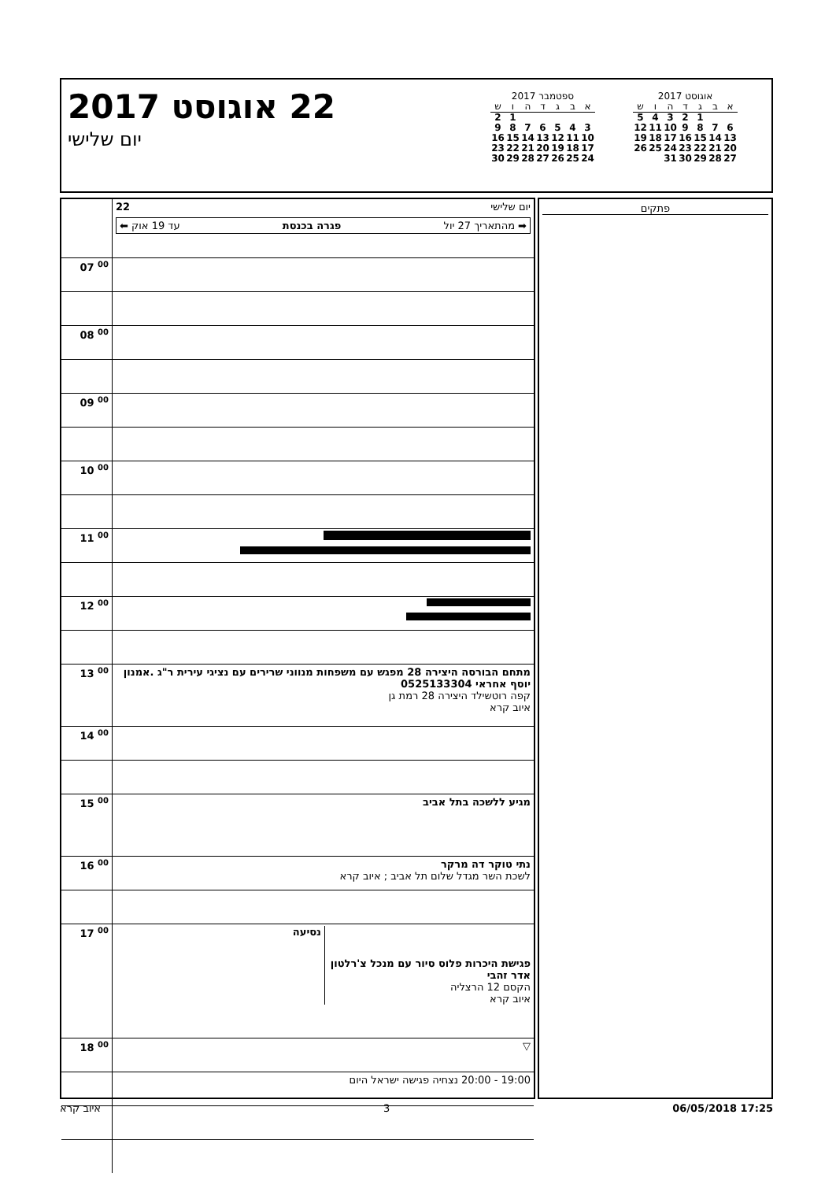22 אוגוסט 2017
יום שלישי
ספטמבר 2017
| א | ב | ג | ד | ה | ו | ש |
| --- | --- | --- | --- | --- | --- | --- |
| | | | | | 1 | 2 |
| 3 | 4 | 5 | 6 | 7 | 8 | 9 |
| 10 | 11 | 12 | 13 | 14 | 15 | 16 |
| 17 | 18 | 19 | 20 | 21 | 22 | 23 |
| 24 | 25 | 26 | 27 | 28 | 29 | 30 |
אוגוסט 2017
| א | ב | ג | ד | ה | ו | ש |
| --- | --- | --- | --- | --- | --- | --- |
| | | 1 | 2 | 3 | 4 | 5 |
| 6 | 7 | 8 | 9 | 10 | 11 | 12 |
| 13 | 14 | 15 | 16 | 17 | 18 | 19 |
| 20 | 21 | 22 | 23 | 24 | 25 | 26 |
| 27 | 28 | 29 | 30 | 31 | | |
| | יום שלישי 22 ➡ מהתאריך 27 יול פגרה בכנסת עד 19 אוק ⬅ |
| 07 <sup>00</sup> | |
| 08 <sup>00</sup> | |
| 09 <sup>00</sup> | |
| 10 <sup>00</sup> | |
| 11 <sup>00</sup> | |
| 12 <sup>00</sup> | |
| 13 <sup>00</sup> | מתחם הבורסה היצירה 28 מפגש עם משפחות מנווני שרירים עם נציגי עירית ר"ג .אמנון יוסף אחראי 0525133304 קפה רוטשילד היצירה 28 רמת גן איוב קרא |
| 14 <sup>00</sup> | |
| 15 <sup>00</sup> | מגיע ללשכה בתל אביב |
| 16 <sup>00</sup> | נתי טוקר דה מרקר לשכת השר מגדל שלום תל אביב ; איוב קרא |
| 17 <sup>00</sup> | פגישת היכרות פלוס סיור עם מנכל צ'רלטון אדר זהבי הקסם 12 הרצליה איוב קרא נסיעה |
| 18 <sup>00</sup> | ▽ |
| | 19:00 - 20:00 נצחיה פגישה ישראל היום |
פתקים
איוב קרא 3 06/05/2018 17:25